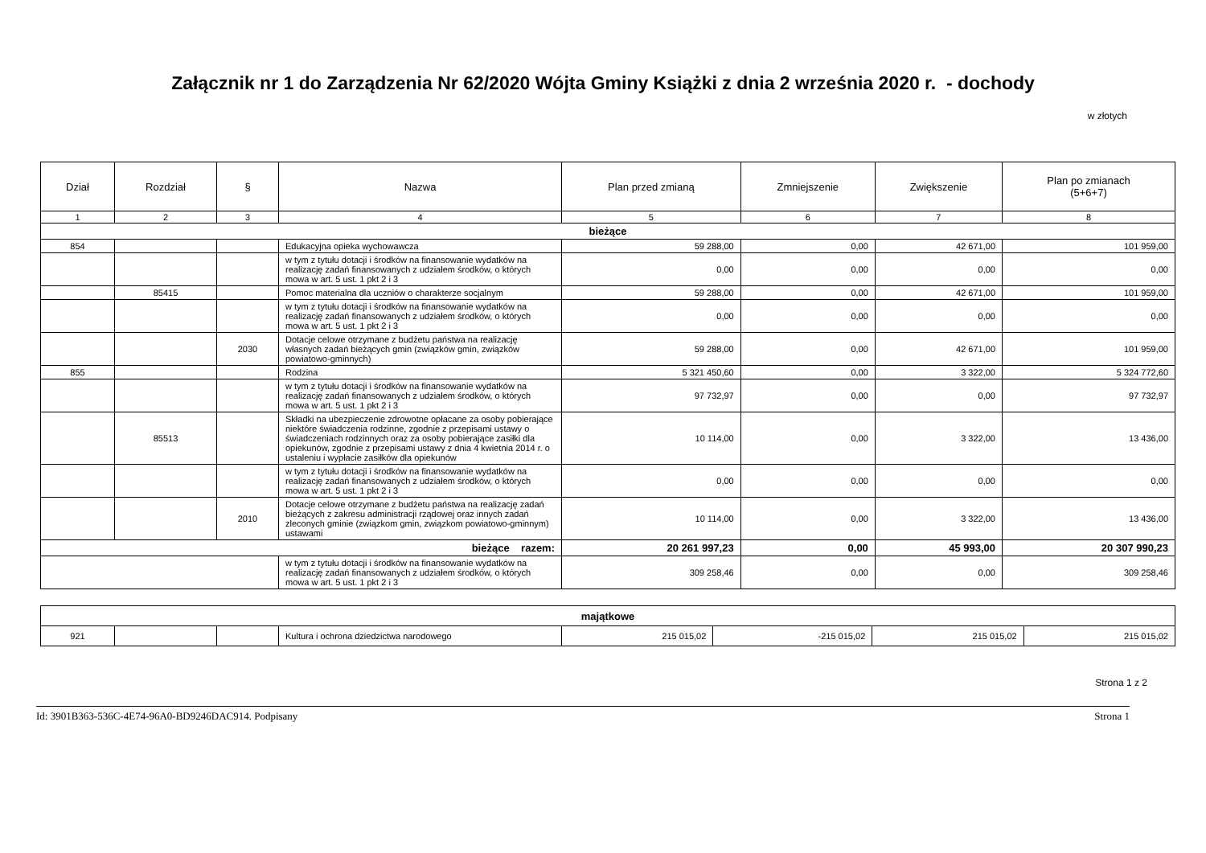Załącznik nr 1 do Zarządzenia Nr 62/2020 Wójta Gminy Książki z dnia 2 września 2020 r. - dochody
w złotych
| Dział | Rozdział | § | Nazwa | Plan przed zmianą | Zmniejszenie | Zwiększenie | Plan po zmianach (5+6+7) |
| --- | --- | --- | --- | --- | --- | --- | --- |
| 1 | 2 | 3 | 4 | 5 | 6 | 7 | 8 |
| bieżące | | | | | | | |
| 854 | | | Edukacyjna opieka wychowawcza | 59 288,00 | 0,00 | 42 671,00 | 101 959,00 |
| | | | w tym z tytułu dotacji i środków na finansowanie wydatków na realizację zadań finansowanych z udziałem środków, o których mowa w art. 5 ust. 1 pkt 2 i 3 | 0,00 | 0,00 | 0,00 | 0,00 |
| | 85415 | | Pomoc materialna dla uczniów o charakterze socjalnym | 59 288,00 | 0,00 | 42 671,00 | 101 959,00 |
| | | | w tym z tytułu dotacji i środków na finansowanie wydatków na realizację zadań finansowanych z udziałem środków, o których mowa w art. 5 ust. 1 pkt 2 i 3 | 0,00 | 0,00 | 0,00 | 0,00 |
| | | 2030 | Dotacje celowe otrzymane z budżetu państwa na realizację własnych zadań bieżących gmin (związków gmin, związków powiatowo-gminnych) | 59 288,00 | 0,00 | 42 671,00 | 101 959,00 |
| 855 | | | Rodzina | 5 321 450,60 | 0,00 | 3 322,00 | 5 324 772,60 |
| | | | w tym z tytułu dotacji i środków na finansowanie wydatków na realizację zadań finansowanych z udziałem środków, o których mowa w art. 5 ust. 1 pkt 2 i 3 | 97 732,97 | 0,00 | 0,00 | 97 732,97 |
| | 85513 | | Składki na ubezpieczenie zdrowotne opłacane za osoby pobierające niektóre świadczenia rodzinne, zgodnie z przepisami ustawy o świadczeniach rodzinnych oraz za osoby pobierające zasiłki dla opiekunów, zgodnie z przepisami ustawy z dnia 4 kwietnia 2014 r. o ustaleniu i wypłacie zasiłków dla opiekunów | 10 114,00 | 0,00 | 3 322,00 | 13 436,00 |
| | | | w tym z tytułu dotacji i środków na finansowanie wydatków na realizację zadań finansowanych z udziałem środków, o których mowa w art. 5 ust. 1 pkt 2 i 3 | 0,00 | 0,00 | 0,00 | 0,00 |
| | | 2010 | Dotacje celowe otrzymane z budżetu państwa na realizację zadań bieżących z zakresu administracji rządowej oraz innych zadań zleconych gminie (związkom gmin, związkom powiatowo-gminnym) ustawami | 10 114,00 | 0,00 | 3 322,00 | 13 436,00 |
| bieżące razem: | | | | 20 261 997,23 | 0,00 | 45 993,00 | 20 307 990,23 |
| | | | w tym z tytułu dotacji i środków na finansowanie wydatków na realizację zadań finansowanych z udziałem środków, o których mowa w art. 5 ust. 1 pkt 2 i 3 | 309 258,46 | 0,00 | 0,00 | 309 258,46 |
| majątkowe | | | | | | | |
| 921 | | | Kultura i ochrona dziedzictwa narodowego | 215 015,02 | -215 015,02 | 215 015,02 | 215 015,02 |
Strona 1 z 2
Id: 3901B363-536C-4E74-96A0-BD9246DAC914. Podpisany Strona 1